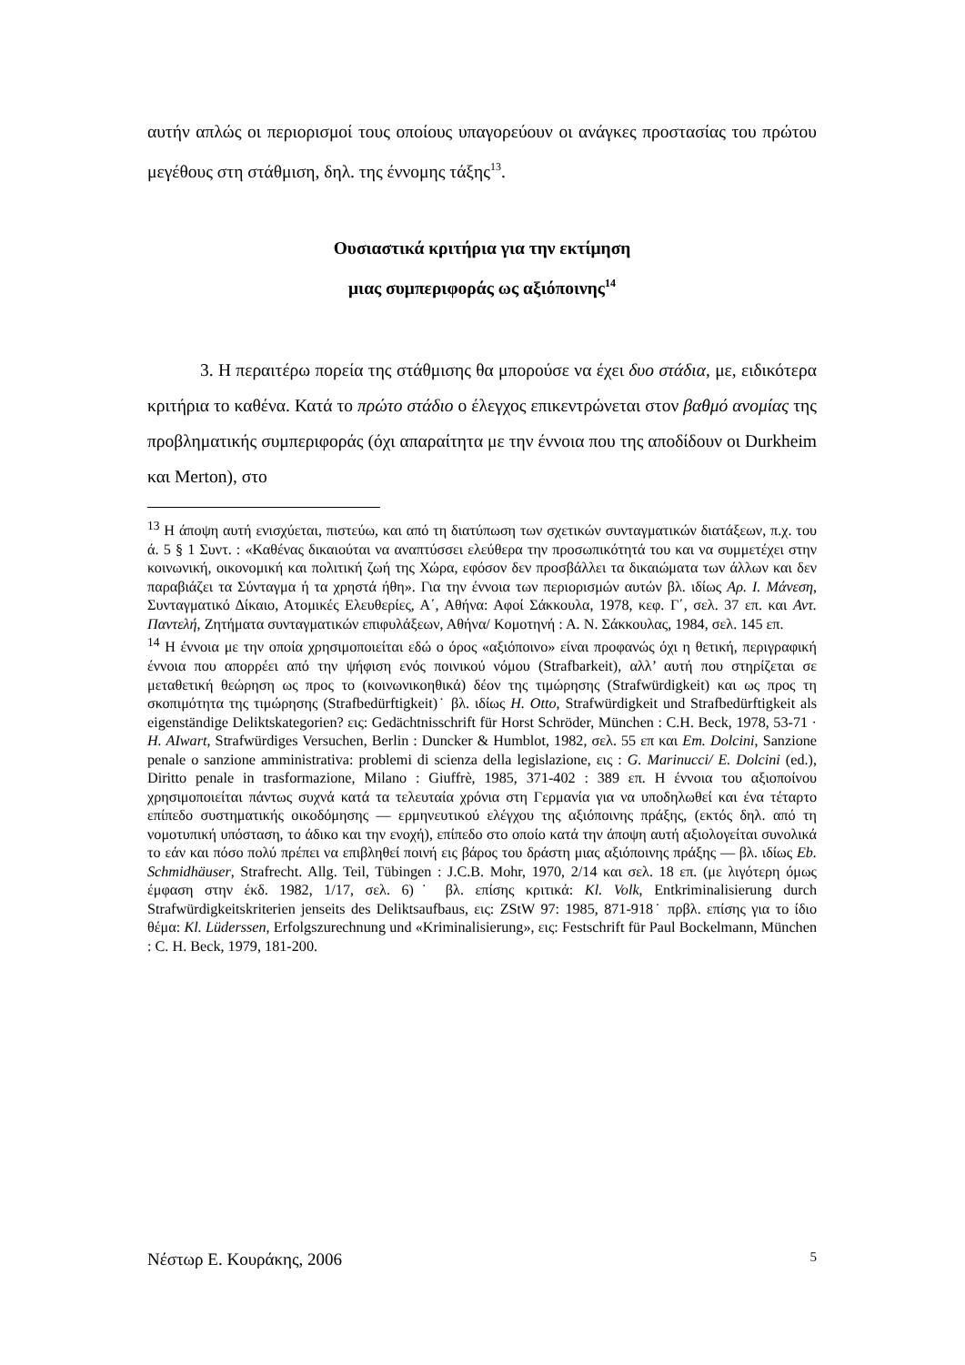αυτήν απλώς οι περιορισμοί τους οποίους υπαγορεύουν οι ανάγκες προστασίας του πρώτου μεγέθους στη στάθμιση, δηλ. της έννομης τάξης<sup>13</sup>.
Ουσιαστικά κριτήρια για την εκτίμηση
μιας συμπεριφοράς ως αξιόποινης<sup>14</sup>
3. Η περαιτέρω πορεία της στάθμισης θα μπορούσε να έχει δυο στάδια, με, ειδικότερα κριτήρια το καθένα. Κατά το πρώτο στάδιο ο έλεγχος επικεντρώνεται στον βαθμό ανομίας της προβληματικής συμπεριφοράς (όχι απαραίτητα με την έννοια που της αποδίδουν οι Durkheim και Merton), στο
<sup>13</sup> Η άποψη αυτή ενισχύεται, πιστεύω, και από τη διατύπωση των σχετικών συνταγματικών διατάξεων, π.χ. του ά. 5 § 1 Συντ. : «Καθένας δικαιούται να αναπτύσσει ελεύθερα την προσωπικότητά του και να συμμετέχει στην κοινωνική, οικονομική και πολιτική ζωή της Χώρα, εφόσον δεν προσβάλλει τα δικαιώματα των άλλων και δεν παραβιάζει τα Σύνταγμα ή τα χρηστά ήθη». Για την έννοια των περιορισμών αυτών βλ. ιδίως Αρ. Ι. Μάνεση, Συνταγματικό Δίκαιο, Ατομικές Ελευθερίες, Α΄, Αθήνα: Αφοί Σάκκουλα, 1978, κεφ. Γ΄, σελ. 37 επ. και Αντ. Παντελή, Ζητήματα συνταγματικών επιφυλάξεων, Αθήνα/ Κομοτηνή : Α. Ν. Σάκκουλας, 1984, σελ. 145 επ.
<sup>14</sup> Η έννοια με την οποία χρησιμοποιείται εδώ ο όρος «αξιόποινο» είναι προφανώς όχι η θετική, περιγραφική έννοια που απορρέει από την ψήφιση ενός ποινικού νόμου (Strafbarkeit), αλλ’ αυτή που στηρίζεται σε μεταθετική θεώρηση ως προς το (κοινωνικοηθικά) δέον της τιμώρησης (Strafwürdigkeit) και ως προς τη σκοπιμότητα της τιμώρησης (Strafbedürftigkeit)˙ βλ. ιδίως H. Otto, Strafwürdigkeit und Strafbedürftigkeit als eigenständige Deliktskategorien? εις: Gedächtnisschrift für Horst Schröder, München : C.H. Beck, 1978, 53-71 · H. AIwart, Strafwürdiges Versuchen, Berlin : Duncker & Humblot, 1982, σελ. 55 επ και Em. Dolcini, Sanzione penale o sanzione amministrativa: problemi di scienza della legislazione, εις : G. Marinucci/ E. Dolcini (ed.), Diritto penale in trasformazione, Milano : Giuffrè, 1985, 371-402 : 389 επ. Η έννοια του αξιοποίνου χρησιμοποιείται πάντως συχνά κατά τα τελευταία χρόνια στη Γερμανία για να υποδηλωθεί και ένα τέταρτο επίπεδο συστηματικής οικοδόμησης — ερμηνευτικού ελέγχου της αξιόποινης πράξης, (εκτός δηλ. από τη νομοτυπική υπόσταση, το άδικο και την ενοχή), επίπεδο στο οποίο κατά την άποψη αυτή αξιολογείται συνολικά το εάν και πόσο πολύ πρέπει να επιβληθεί ποινή εις βάρος του δράστη μιας αξιόποινης πράξης — βλ. ιδίως Eb. Schmidhäuser, Strafrecht. Allg. Teil, Tübingen : J.C.B. Mohr, 1970, 2/14 και σελ. 18 επ. (με λιγότερη όμως έμφαση στην έκδ. 1982, 1/17, σελ. 6)˙ βλ. επίσης κριτικά: Kl. Volk, Entkriminalisierung durch Strafwürdigkeitskriterien jenseits des Deliktsaufbaus, εις: ZStW 97: 1985, 871-918˙ πρβλ. επίσης για το ίδιο θέμα: Kl. Lüderssen, Erfolgszurechnung und «Kriminalisierung», εις: Festschrift für Paul Bockelmann, München : C. H. Beck, 1979, 181-200.
Νέστωρ Ε. Κουράκης, 2006 5